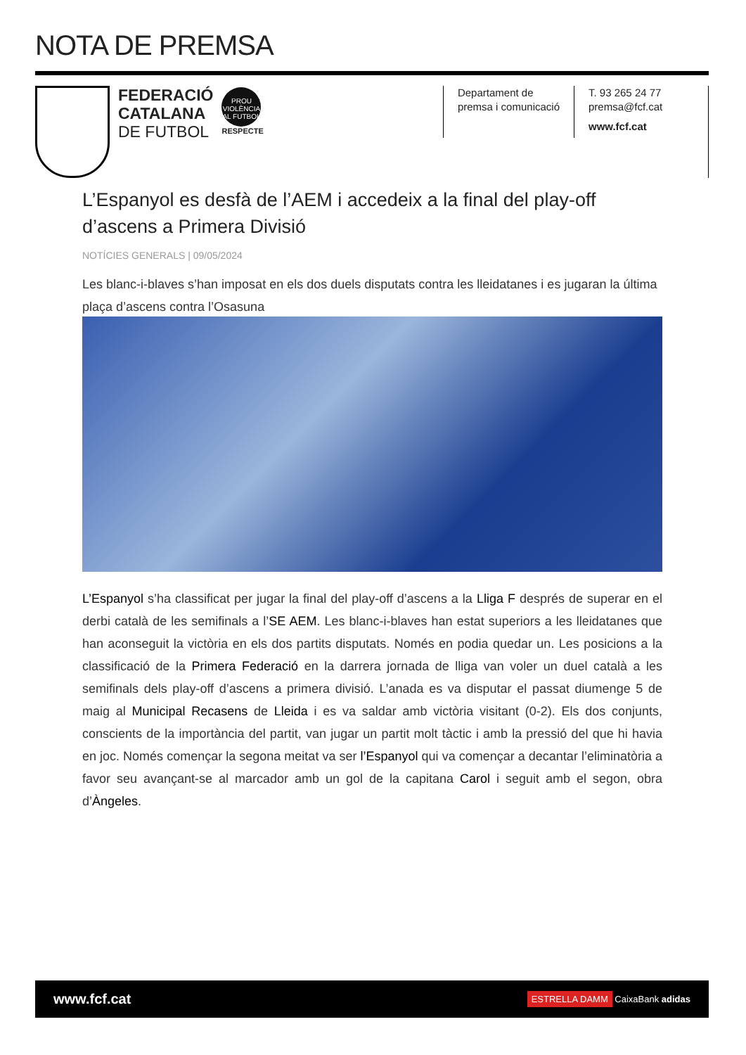NOTA DE PREMSA
FEDERACIÓ
CATALANA
DE FUTBOL
PROU VIOLÈNCIA AL FUTBOL
RESPECTE
Departament de
premsa i comunicació
T. 93 265 24 77
premsa@fcf.cat
www.fcf.cat
L’Espanyol es desfà de l’AEM i accedeix a la final del play-off d’ascens a Primera Divisió
NOTÍCIES GENERALS | 09/05/2024
Les blanc-i-blaves s’han imposat en els dos duels disputats contra les lleidatanes i es jugaran la última plaça d’ascens contra l’Osasuna
L’Espanyol s’ha classificat per jugar la final del play-off d’ascens a la Lliga F després de superar en el derbi català de les semifinals a l’SE AEM. Les blanc-i-blaves han estat superiors a les lleidatanes que han aconseguit la victòria en els dos partits disputats. Només en podia quedar un. Les posicions a la classificació de la Primera Federació en la darrera jornada de lliga van voler un duel català a les semifinals dels play-off d’ascens a primera divisió. L’anada es va disputar el passat diumenge 5 de maig al Municipal Recasens de Lleida i es va saldar amb victòria visitant (0-2). Els dos conjunts, conscients de la importància del partit, van jugar un partit molt tàctic i amb la pressió del que hi havia en joc. Només començar la segona meitat va ser l’Espanyol qui va començar a decantar l’eliminatòria a favor seu avançant-se al marcador amb un gol de la capitana Carol i seguit amb el segon, obra d’Àngeles.
www.fcf.cat ESTRELLA DAMM CaixaBank adidas